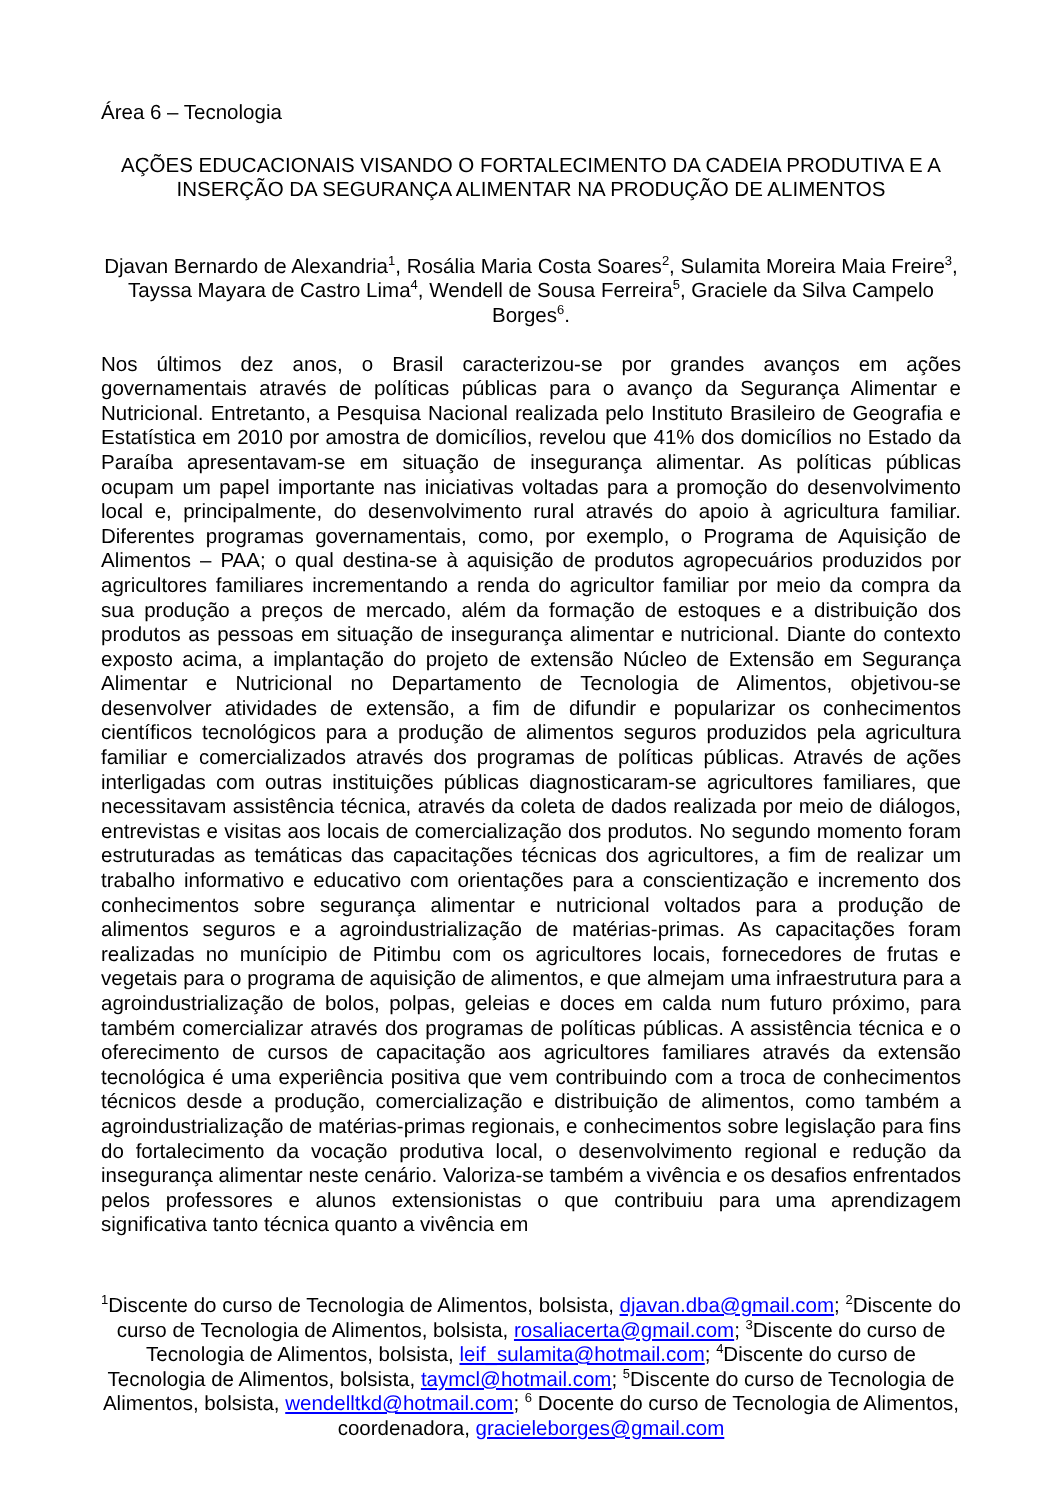Área 6 – Tecnologia
AÇÕES EDUCACIONAIS VISANDO O FORTALECIMENTO DA CADEIA PRODUTIVA E A INSERÇÃO DA SEGURANÇA ALIMENTAR NA PRODUÇÃO DE ALIMENTOS
Djavan Bernardo de Alexandria<sup>1</sup>, Rosália Maria Costa Soares<sup>2</sup>, Sulamita Moreira Maia Freire<sup>3</sup>, Tayssa Mayara de Castro Lima<sup>4</sup>, Wendell de Sousa Ferreira<sup>5</sup>, Graciele da Silva Campelo Borges<sup>6</sup>.
Nos últimos dez anos, o Brasil caracterizou-se por grandes avanços em ações governamentais através de políticas públicas para o avanço da Segurança Alimentar e Nutricional. Entretanto, a Pesquisa Nacional realizada pelo Instituto Brasileiro de Geografia e Estatística em 2010 por amostra de domicílios, revelou que 41% dos domicílios no Estado da Paraíba apresentavam-se em situação de insegurança alimentar. As políticas públicas ocupam um papel importante nas iniciativas voltadas para a promoção do desenvolvimento local e, principalmente, do desenvolvimento rural através do apoio à agricultura familiar. Diferentes programas governamentais, como, por exemplo, o Programa de Aquisição de Alimentos – PAA; o qual destina-se à aquisição de produtos agropecuários produzidos por agricultores familiares incrementando a renda do agricultor familiar por meio da compra da sua produção a preços de mercado, além da formação de estoques e a distribuição dos produtos as pessoas em situação de insegurança alimentar e nutricional. Diante do contexto exposto acima, a implantação do projeto de extensão Núcleo de Extensão em Segurança Alimentar e Nutricional no Departamento de Tecnologia de Alimentos, objetivou-se desenvolver atividades de extensão, a fim de difundir e popularizar os conhecimentos científicos tecnológicos para a produção de alimentos seguros produzidos pela agricultura familiar e comercializados através dos programas de políticas públicas. Através de ações interligadas com outras instituições públicas diagnosticaram-se agricultores familiares, que necessitavam assistência técnica, através da coleta de dados realizada por meio de diálogos, entrevistas e visitas aos locais de comercialização dos produtos. No segundo momento foram estruturadas as temáticas das capacitações técnicas dos agricultores, a fim de realizar um trabalho informativo e educativo com orientações para a conscientização e incremento dos conhecimentos sobre segurança alimentar e nutricional voltados para a produção de alimentos seguros e a agroindustrialização de matérias-primas. As capacitações foram realizadas no munícipio de Pitimbu com os agricultores locais, fornecedores de frutas e vegetais para o programa de aquisição de alimentos, e que almejam uma infraestrutura para a agroindustrialização de bolos, polpas, geleias e doces em calda num futuro próximo, para também comercializar através dos programas de políticas públicas. A assistência técnica e o oferecimento de cursos de capacitação aos agricultores familiares através da extensão tecnológica é uma experiência positiva que vem contribuindo com a troca de conhecimentos técnicos desde a produção, comercialização e distribuição de alimentos, como também a agroindustrialização de matérias-primas regionais, e conhecimentos sobre legislação para fins do fortalecimento da vocação produtiva local, o desenvolvimento regional e redução da insegurança alimentar neste cenário. Valoriza-se também a vivência e os desafios enfrentados pelos professores e alunos extensionistas o que contribuiu para uma aprendizagem significativa tanto técnica quanto a vivência em
<sup>1</sup> Discente do curso de Tecnologia de Alimentos, bolsista, djavan.dba@gmail.com; <sup>2</sup>Discente do curso de Tecnologia de Alimentos, bolsista, rosaliacerta@gmail.com; <sup>3</sup>Discente do curso de Tecnologia de Alimentos, bolsista, leif_sulamita@hotmail.com; <sup>4</sup>Discente do curso de Tecnologia de Alimentos, bolsista, taymcl@hotmail.com; <sup>5</sup>Discente do curso de Tecnologia de Alimentos, bolsista, wendelltkd@hotmail.com; <sup>6</sup> Docente do curso de Tecnologia de Alimentos, coordenadora, gracieleborges@gmail.com